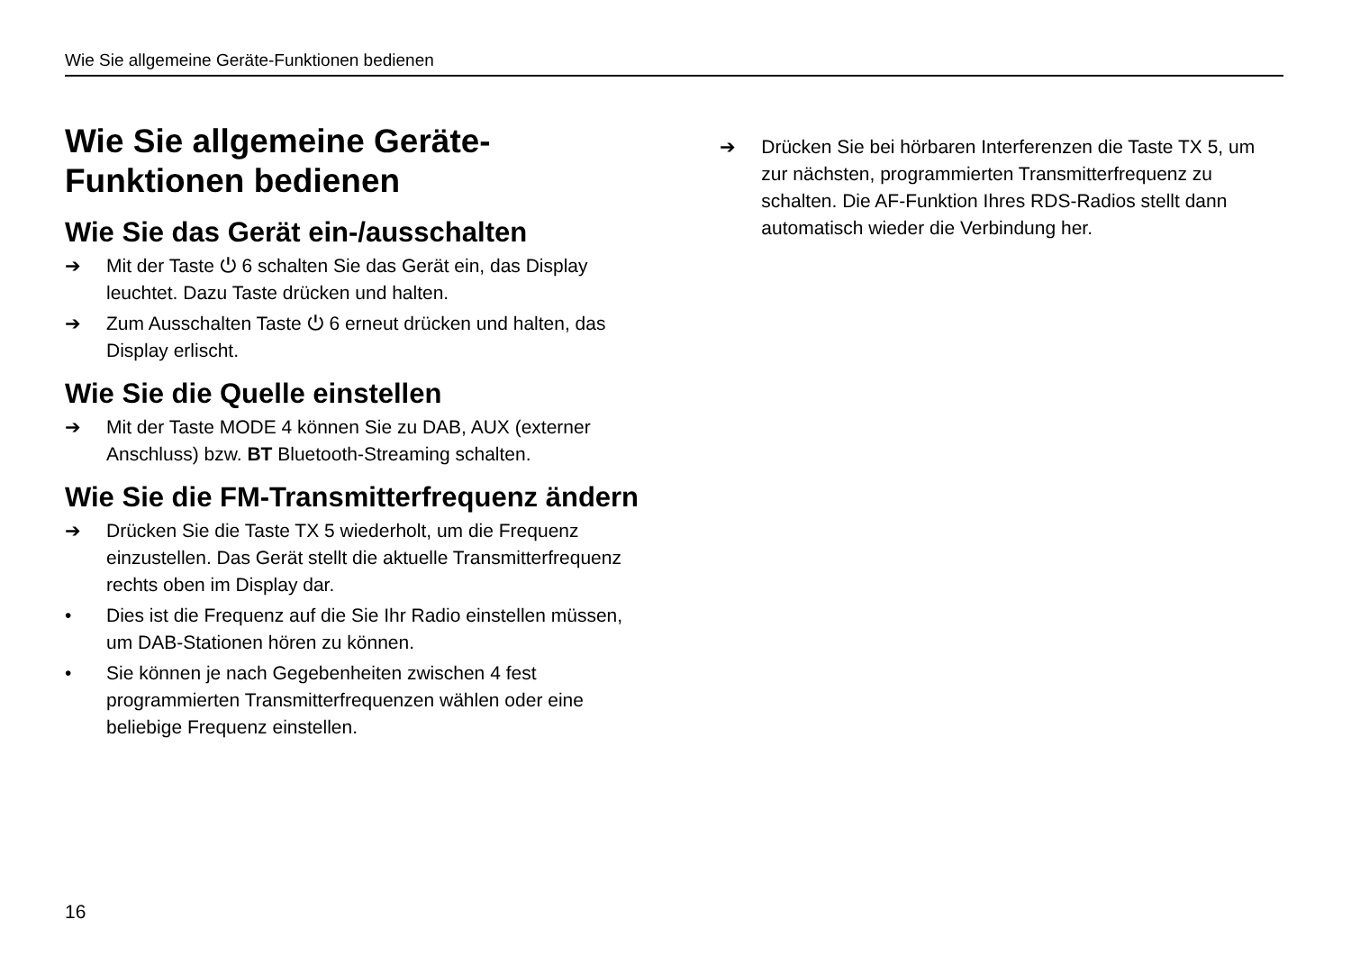Wie Sie allgemeine Geräte-Funktionen bedienen
Wie Sie allgemeine Geräte-
Funktionen bedienen
Wie Sie das Gerät ein-/ausschalten
➔ Mit der Taste ⏻ 6 schalten Sie das Gerät ein, das Display leuchtet. Dazu Taste drücken und halten.
➔ Zum Ausschalten Taste ⏻ 6 erneut drücken und halten, das Display erlischt.
Wie Sie die Quelle einstellen
➔ Mit der Taste MODE 4 können Sie zu DAB, AUX (externer Anschluss) bzw. BT Bluetooth-Streaming schalten.
Wie Sie die FM-Transmitterfrequenz ändern
➔ Drücken Sie die Taste TX 5 wiederholt, um die Frequenz einzustellen. Das Gerät stellt die aktuelle Transmitterfrequenz rechts oben im Display dar.
• Dies ist die Frequenz auf die Sie Ihr Radio einstellen müssen, um DAB-Stationen hören zu können.
• Sie können je nach Gegebenheiten zwischen 4 fest programmierten Transmitterfrequenzen wählen oder eine beliebige Frequenz einstellen.
➔ Drücken Sie bei hörbaren Interferenzen die Taste TX 5, um zur nächsten, programmierten Transmitterfrequenz zu schalten. Die AF-Funktion Ihres RDS-Radios stellt dann automatisch wieder die Verbindung her.
16